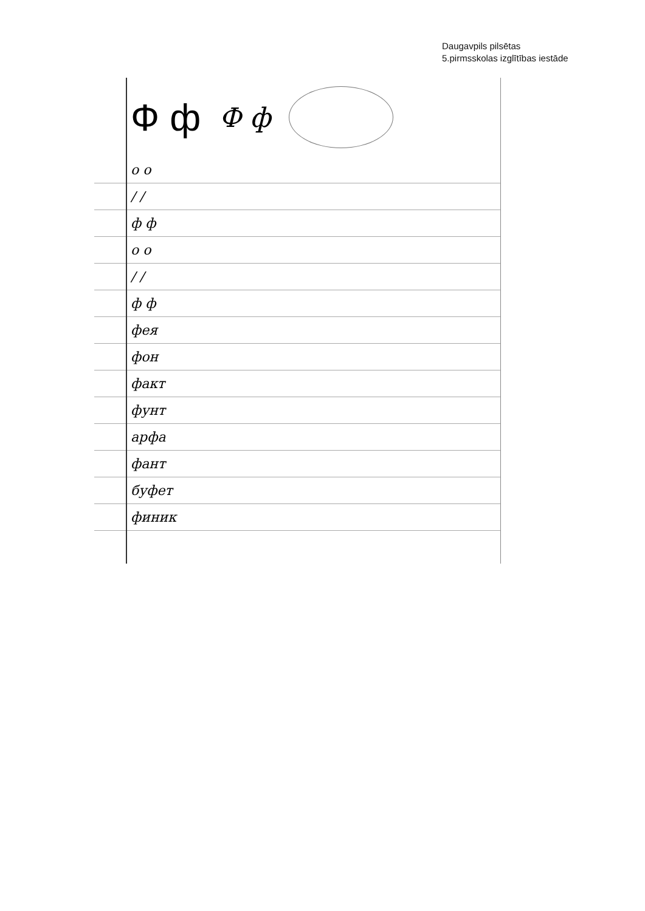Daugavpils pilsētas
5.pirmsskolas izglītības iestāde
Ф ф Ф ф
o o
/ /
ф ф
о о
/ /
ф ф
фея
фон
факт
фунт
арфа
фант
буфет
финик